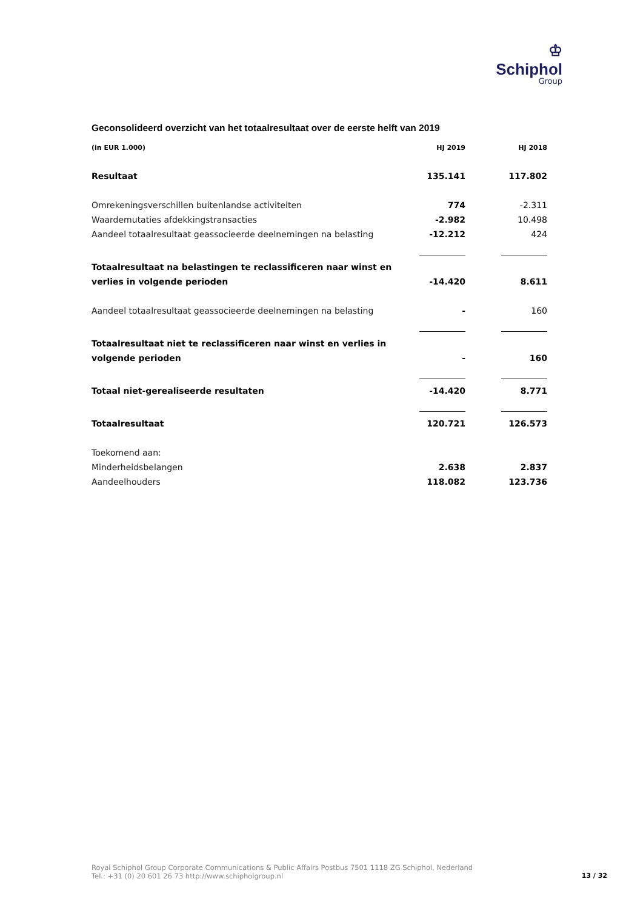♔
Schiphol
Group
Geconsolideerd overzicht van het totaalresultaat over de eerste helft van 2019
| (in EUR 1.000) | HJ 2019 | HJ 2018 |
| --- | --- | --- |
| Resultaat | 135.141 | 117.802 |
| Omrekeningsverschillen buitenlandse activiteiten | 774 | -2.311 |
| Waardemutaties afdekkingstransacties | -2.982 | 10.498 |
| Aandeel totaalresultaat geassocieerde deelnemingen na belasting | -12.212 | 424 |
| Totaalresultaat na belastingen te reclassificeren naar winst en | | |
| verlies in volgende perioden | -14.420 | 8.611 |
| Aandeel totaalresultaat geassocieerde deelnemingen na belasting | - | 160 |
| Totaalresultaat niet te reclassificeren naar winst en verlies in | | |
| volgende perioden | - | 160 |
| Totaal niet-gerealiseerde resultaten | -14.420 | 8.771 |
| Totaalresultaat | 120.721 | 126.573 |
| Toekomend aan: | | |
| Minderheidsbelangen | 2.638 | 2.837 |
| Aandeelhouders | 118.082 | 123.736 |
Royal Schiphol Group Corporate Communications & Public Affairs Postbus 7501 1118 ZG Schiphol, Nederland
Tel.: +31 (0) 20 601 26 73 http://www.schipholgroup.nl
13 / 32